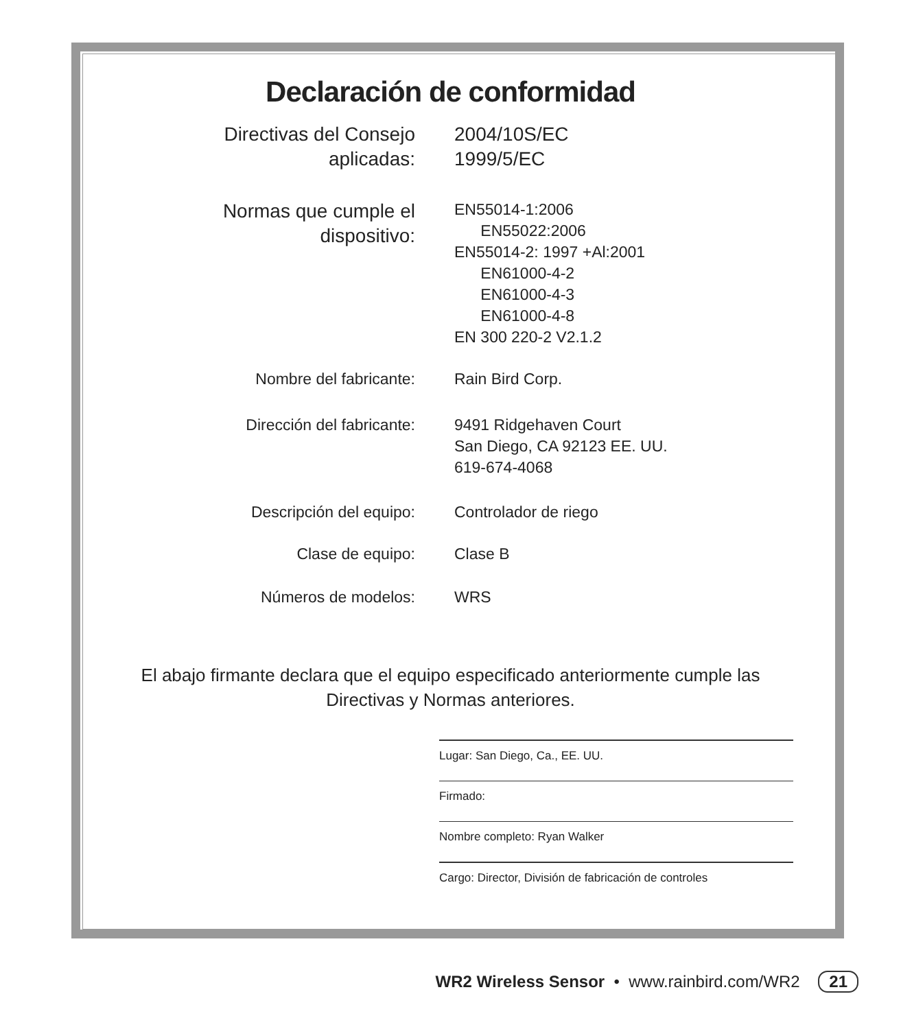Declaración de conformidad
| Directivas del Consejo aplicadas: | 2004/10S/EC 1999/5/EC |
| Normas que cumple el dispositivo: | EN55014-1:2006 EN55022:2006 EN55014-2: 1997 +Al:2001 EN61000-4-2 EN61000-4-3 EN61000-4-8 EN 300 220-2 V2.1.2 |
| Nombre del fabricante: | Rain Bird Corp. |
| Dirección del fabricante: | 9491 Ridgehaven Court San Diego, CA 92123 EE. UU. 619-674-4068 |
| Descripción del equipo: | Controlador de riego |
| Clase de equipo: | Clase B |
| Números de modelos: | WRS |
El abajo firmante declara que el equipo especificado anteriormente cumple las
Directivas y Normas anteriores.
Lugar: San Diego, Ca., EE. UU.
Firmado:
Nombre completo: Ryan Walker
Cargo: Director, División de fabricación de controles
WR2 Wireless Sensor • www.rainbird.com/WR2 21